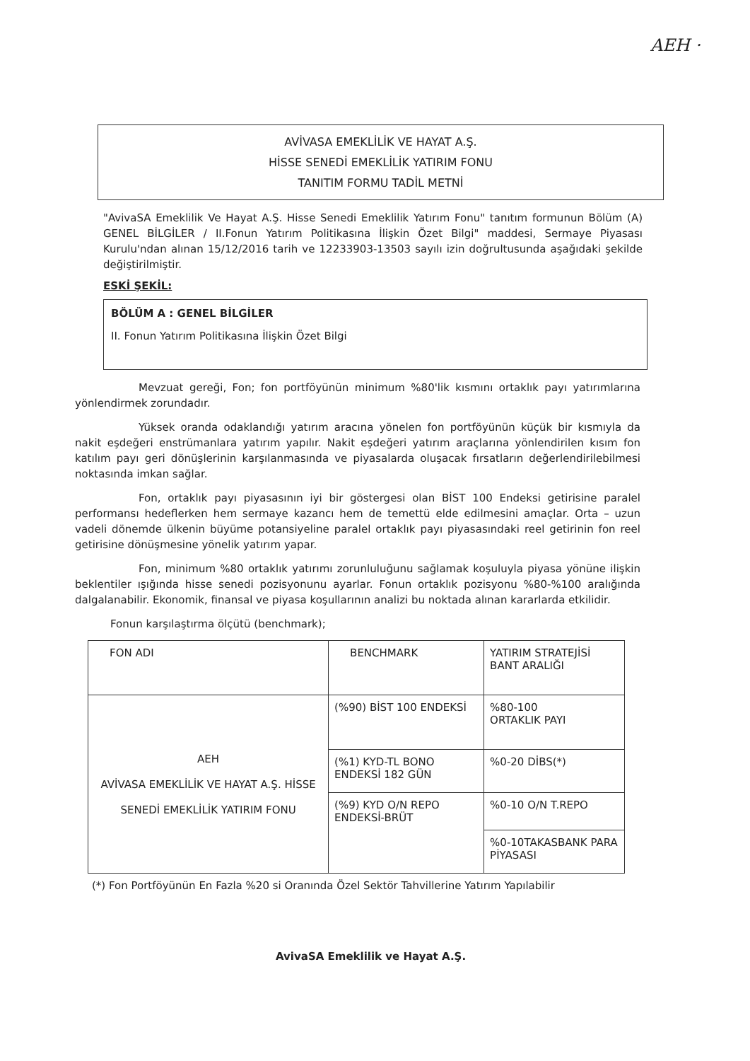AEH ·
AVİVASA EMEKLİLİK VE HAYAT A.Ş.
HİSSE SENEDİ EMEKLİLİK YATIRIM FONU
TANITIM FORMU TADİL METNİ
"AvivaSA Emeklilik Ve Hayat A.Ş. Hisse Senedi Emeklilik Yatırım Fonu" tanıtım formunun Bölüm (A) GENEL BİLGİLER / II.Fonun Yatırım Politikasına İlişkin Özet Bilgi" maddesi, Sermaye Piyasası Kurulu'ndan alınan 15/12/2016 tarih ve 12233903-13503 sayılı izin doğrultusunda aşağıdaki şekilde değiştirilmiştir.
ESKİ ŞEKİL:
BÖLÜM A : GENEL BİLGİLER
II. Fonun Yatırım Politikasına İlişkin Özet Bilgi
Mevzuat gereği, Fon; fon portföyünün minimum %80'lik kısmını ortaklık payı yatırımlarına yönlendirmek zorundadır.
Yüksek oranda odaklandığı yatırım aracına yönelen fon portföyünün küçük bir kısmıyla da nakit eşdeğeri enstrümanlara yatırım yapılır. Nakit eşdeğeri yatırım araçlarına yönlendirilen kısım fon katılım payı geri dönüşlerinin karşılanmasında ve piyasalarda oluşacak fırsatların değerlendirilebilmesi noktasında imkan sağlar.
Fon, ortaklık payı piyasasının iyi bir göstergesi olan BİST 100 Endeksi getirisine paralel performansı hedeflerken hem sermaye kazancı hem de temettü elde edilmesini amaçlar. Orta – uzun vadeli dönemde ülkenin büyüme potansiyeline paralel ortaklık payı piyasasındaki reel getirinin fon reel getirisine dönüşmesine yönelik yatırım yapar.
Fon, minimum %80 ortaklık yatırımı zorunluluğunu sağlamak koşuluyla piyasa yönüne ilişkin beklentiler ışığında hisse senedi pozisyonunu ayarlar. Fonun ortaklık pozisyonu %80-%100 aralığında dalgalanabilir. Ekonomik, finansal ve piyasa koşullarının analizi bu noktada alınan kararlarda etkilidir.
Fonun karşılaştırma ölçütü (benchmark);
| FON ADI | BENCHMARK | YATIRIM STRATEJİSİ BANT ARALIĞI |
| AEH AVİVASA EMEKLİLİK VE HAYAT A.Ş. HİSSE SENEDİ EMEKLİLİK YATIRIM FONU | (%90) BİST 100 ENDEKSİ | %80-100 ORTAKLIK PAYI |
| | (%1) KYD-TL BONO ENDEKSİ 182 GÜN | %0-20 DİBS(*) |
| | (%9) KYD O/N REPO ENDEKSİ-BRÜT | %0-10 O/N T.REPO |
| | | %0-10TAKASBANK PARA PİYASASI |
(*) Fon Portföyünün En Fazla %20 si Oranında Özel Sektör Tahvillerine Yatırım Yapılabilir
AvivaSA Emeklilik ve Hayat A.Ş.